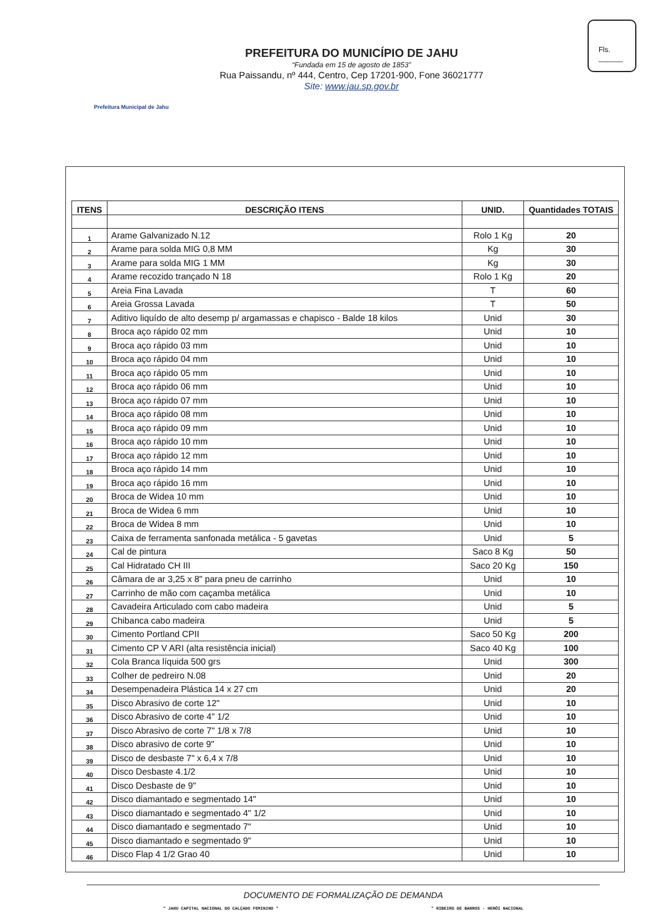Prefeitura Municipal de Jahu
PREFEITURA DO MUNICÍPIO DE JAHU
“Fundada em 15 de agosto de 1853”
Rua Paissandu, nº 444, Centro, Cep 17201-900, Fone 36021777
Site: www.jau.sp.gov.br
Fls.
______
| ITENS | DESCRIÇÃO ITENS | UNID. | Quantidades TOTAIS |
| --- | --- | --- | --- |
| 1 | Arame Galvanizado N.12 | Rolo 1 Kg | 20 |
| 2 | Arame para solda MIG 0,8 MM | Kg | 30 |
| 3 | Arame para solda MIG 1 MM | Kg | 30 |
| 4 | Arame recozido trançado N 18 | Rolo 1 Kg | 20 |
| 5 | Areia Fina Lavada | T | 60 |
| 6 | Areia Grossa Lavada | T | 50 |
| 7 | Aditivo liquído de alto desemp p/ argamassas e chapisco - Balde 18 kilos | Unid | 30 |
| 8 | Broca aço rápido 02 mm | Unid | 10 |
| 9 | Broca aço rápido 03 mm | Unid | 10 |
| 10 | Broca aço rápido 04 mm | Unid | 10 |
| 11 | Broca aço rápido 05 mm | Unid | 10 |
| 12 | Broca aço rápido 06 mm | Unid | 10 |
| 13 | Broca aço rápido 07 mm | Unid | 10 |
| 14 | Broca aço rápido 08 mm | Unid | 10 |
| 15 | Broca aço rápido 09 mm | Unid | 10 |
| 16 | Broca aço rápido 10 mm | Unid | 10 |
| 17 | Broca aço rápido 12 mm | Unid | 10 |
| 18 | Broca aço rápido 14 mm | Unid | 10 |
| 19 | Broca aço rápido 16 mm | Unid | 10 |
| 20 | Broca de Widea 10 mm | Unid | 10 |
| 21 | Broca de Widea 6 mm | Unid | 10 |
| 22 | Broca de Widea 8 mm | Unid | 10 |
| 23 | Caixa de ferramenta sanfonada metálica - 5 gavetas | Unid | 5 |
| 24 | Cal de pintura | Saco 8 Kg | 50 |
| 25 | Cal Hidratado CH III | Saco 20 Kg | 150 |
| 26 | Câmara de ar 3,25 x 8" para pneu de carrinho | Unid | 10 |
| 27 | Carrinho de mão com caçamba metálica | Unid | 10 |
| 28 | Cavadeira Articulado com cabo madeira | Unid | 5 |
| 29 | Chibanca cabo madeira | Unid | 5 |
| 30 | Cimento Portland CPII | Saco 50 Kg | 200 |
| 31 | Cimento CP V ARI (alta resistência inicial) | Saco 40 Kg | 100 |
| 32 | Cola Branca líquida 500 grs | Unid | 300 |
| 33 | Colher de pedreiro N.08 | Unid | 20 |
| 34 | Desempenadeira Plástica 14 x 27 cm | Unid | 20 |
| 35 | Disco Abrasivo de corte 12" | Unid | 10 |
| 36 | Disco Abrasivo de corte 4" 1/2 | Unid | 10 |
| 37 | Disco Abrasivo de corte 7" 1/8 x 7/8 | Unid | 10 |
| 38 | Disco abrasivo de corte 9" | Unid | 10 |
| 39 | Disco de desbaste 7" x 6,4 x 7/8 | Unid | 10 |
| 40 | Disco Desbaste 4.1/2 | Unid | 10 |
| 41 | Disco Desbaste de 9" | Unid | 10 |
| 42 | Disco diamantado e segmentado 14" | Unid | 10 |
| 43 | Disco diamantado e segmentado 4" 1/2 | Unid | 10 |
| 44 | Disco diamantado e segmentado 7" | Unid | 10 |
| 45 | Disco diamantado e segmentado 9" | Unid | 10 |
| 46 | Disco Flap 4 1/2 Grao 40 | Unid | 10 |
DOCUMENTO DE FORMALIZAÇÃO DE DEMANDA
" JAHU CAPITAL NACIONAL DO CALÇADO FEMININO " " RIBEIRO DE BARROS - HERÓI NACIONAL